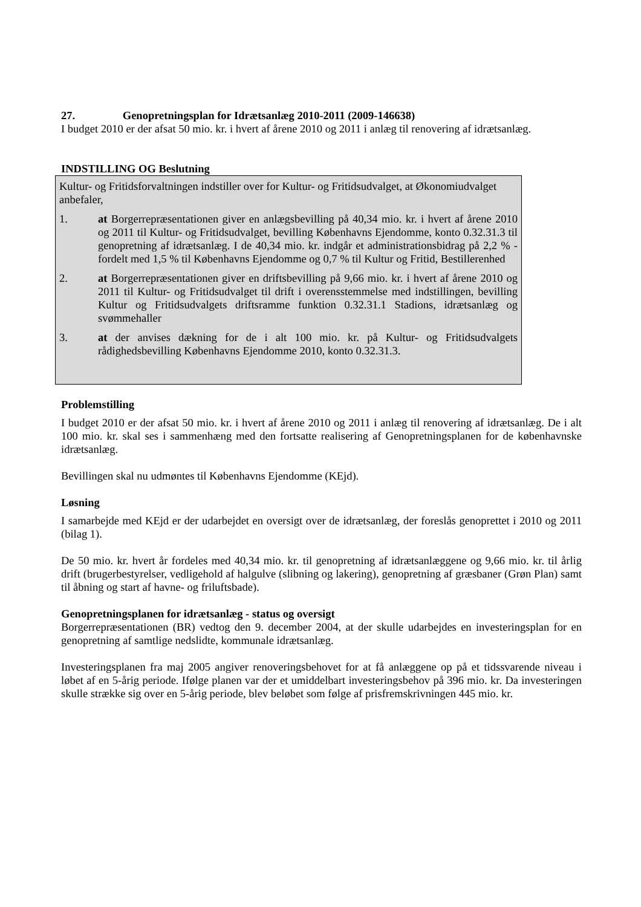27. Genopretningsplan for Idrætsanlæg 2010-2011 (2009-146638)
I budget 2010 er der afsat 50 mio. kr. i hvert af årene 2010 og 2011 i anlæg til renovering af idrætsanlæg.
INDSTILLING OG Beslutning
Kultur- og Fritidsforvaltningen indstiller over for Kultur- og Fritidsudvalget, at Økonomiudvalget anbefaler,
1. at Borgerrepræsentationen giver en anlægsbevilling på 40,34 mio. kr. i hvert af årene 2010 og 2011 til Kultur- og Fritidsudvalget, bevilling Københavns Ejendomme, konto 0.32.31.3 til genopretning af idrætsanlæg. I de 40,34 mio. kr. indgår et administrationsbidrag på 2,2 % - fordelt med 1,5 % til Københavns Ejendomme og 0,7 % til Kultur og Fritid, Bestillerenhed
2. at Borgerrepræsentationen giver en driftsbevilling på 9,66 mio. kr. i hvert af årene 2010 og 2011 til Kultur- og Fritidsudvalget til drift i overensstemmelse med indstillingen, bevilling Kultur og Fritidsudvalgets driftsramme funktion 0.32.31.1 Stadions, idrætsanlæg og svømmehaller
3. at der anvises dækning for de i alt 100 mio. kr. på Kultur- og Fritidsudvalgets rådighedsbevilling Københavns Ejendomme 2010, konto 0.32.31.3.
Problemstilling
I budget 2010 er der afsat 50 mio. kr. i hvert af årene 2010 og 2011 i anlæg til renovering af idrætsanlæg. De i alt 100 mio. kr. skal ses i sammenhæng med den fortsatte realisering af Genopretningsplanen for de københavnske idrætsanlæg.
Bevillingen skal nu udmøntes til Københavns Ejendomme (KEjd).
Løsning
I samarbejde med KEjd er der udarbejdet en oversigt over de idrætsanlæg, der foreslås genoprettet i 2010 og 2011 (bilag 1).
De 50 mio. kr. hvert år fordeles med 40,34 mio. kr. til genopretning af idrætsanlæggene og 9,66 mio. kr. til årlig drift (brugerbestyrelser, vedligehold af halgulve (slibning og lakering), genopretning af græsbaner (Grøn Plan) samt til åbning og start af havne- og friluftsbade).
Genopretningsplanen for idrætsanlæg - status og oversigt
Borgerrepræsentationen (BR) vedtog den 9. december 2004, at der skulle udarbejdes en investeringsplan for en genopretning af samtlige nedslidte, kommunale idrætsanlæg.
Investeringsplanen fra maj 2005 angiver renoveringsbehovet for at få anlæggene op på et tidssvarende niveau i løbet af en 5-årig periode. Ifølge planen var der et umiddelbart investeringsbehov på 396 mio. kr. Da investeringen skulle strække sig over en 5-årig periode, blev beløbet som følge af prisfremskrivningen 445 mio. kr.